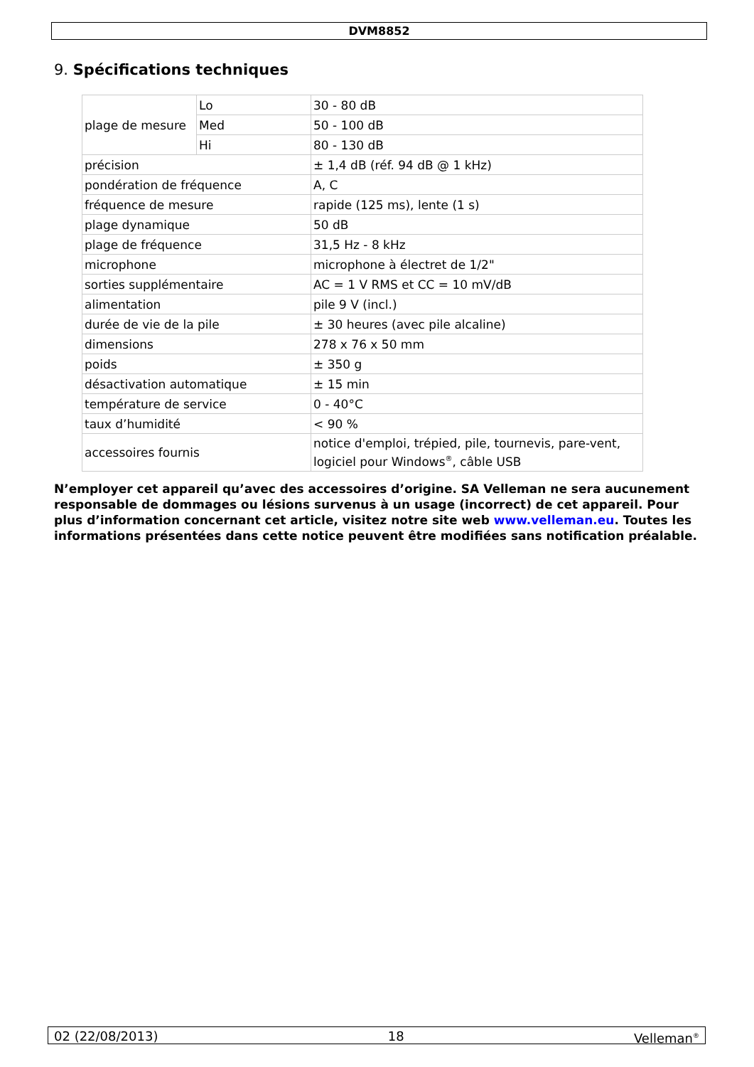DVM8852
9. Spécifications techniques
| plage de mesure | Lo | 30 - 80 dB |
| | Med | 50 - 100 dB |
| | Hi | 80 - 130 dB |
| précision | | ± 1,4 dB (réf. 94 dB @ 1 kHz) |
| pondération de fréquence | | A, C |
| fréquence de mesure | | rapide (125 ms), lente (1 s) |
| plage dynamique | | 50 dB |
| plage de fréquence | | 31,5 Hz - 8 kHz |
| microphone | | microphone à électret de 1/2" |
| sorties supplémentaire | | AC = 1 V RMS et CC = 10 mV/dB |
| alimentation | | pile 9 V (incl.) |
| durée de vie de la pile | | ± 30 heures (avec pile alcaline) |
| dimensions | | 278 x 76 x 50 mm |
| poids | | ± 350 g |
| désactivation automatique | | ± 15 min |
| température de service | | 0 - 40°C |
| taux d’humidité | | < 90 % |
| accessoires fournis | | notice d'emploi, trépied, pile, tournevis, pare-vent, logiciel pour Windows<sup>®</sup>, câble USB |
N’employer cet appareil qu’avec des accessoires d’origine. SA Velleman ne sera aucunement responsable de dommages ou lésions survenus à un usage (incorrect) de cet appareil. Pour plus d’information concernant cet article, visitez notre site web www.velleman.eu. Toutes les informations présentées dans cette notice peuvent être modifiées sans notification préalable.
02 (22/08/2013) 18 Velleman<sup>®</sup>